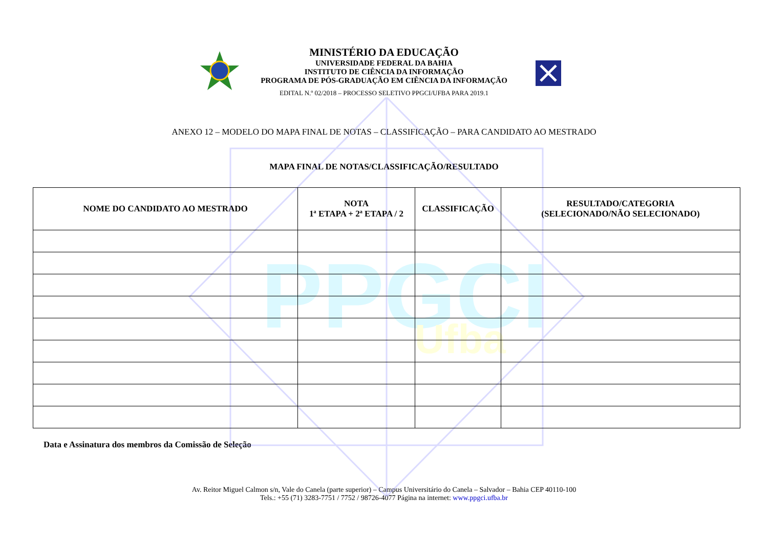PPGCI
Ufba
MINISTÉRIO DA EDUCAÇÃO
UNIVERSIDADE FEDERAL DA BAHIA
INSTITUTO DE CIÊNCIA DA INFORMAÇÃO
PROGRAMA DE PÓS-GRADUAÇÃO EM CIÊNCIA DA INFORMAÇÃO
EDITAL N.º 02/2018 – PROCESSO SELETIVO PPGCI/UFBA PARA 2019.1
ANEXO 12 – MODELO DO MAPA FINAL DE NOTAS – CLASSIFICAÇÃO – PARA CANDIDATO AO MESTRADO
MAPA FINAL DE NOTAS/CLASSIFICAÇÃO/RESULTADO
| NOME DO CANDIDATO AO MESTRADO | NOTA 1ª ETAPA + 2ª ETAPA / 2 | CLASSIFICAÇÃO | RESULTADO/CATEGORIA (SELECIONADO/NÃO SELECIONADO) |
| --- | --- | --- | --- |
Data e Assinatura dos membros da Comissão de Seleção
Av. Reitor Miguel Calmon s/n, Vale do Canela (parte superior) – Campus Universitário do Canela – Salvador – Bahia CEP 40110-100
Tels.: +55 (71) 3283-7751 / 7752 / 98726-4077 Página na internet: www.ppgci.ufba.br